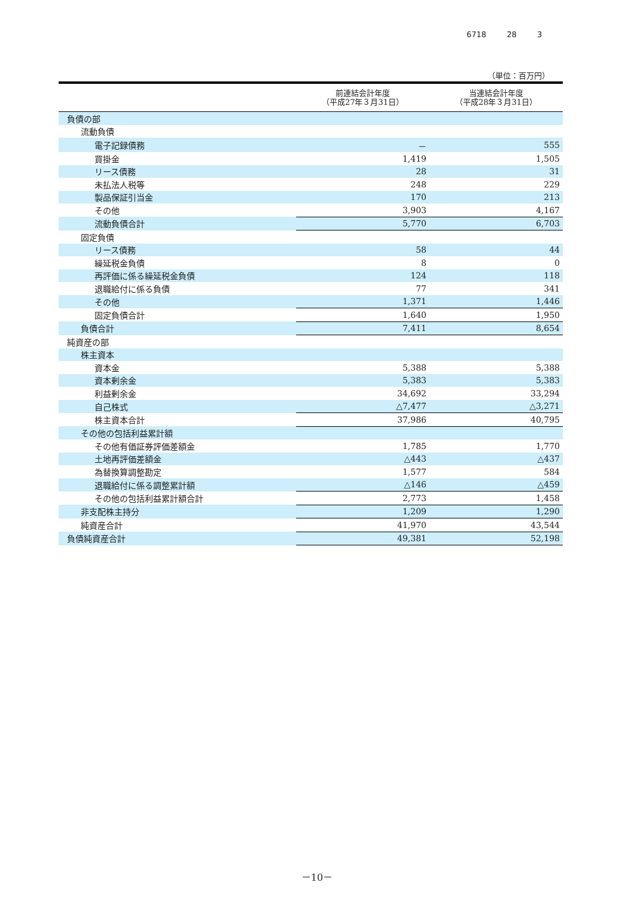6718 28 3
（単位：百万円）
| | 前連結会計年度 （平成27年３月31日） | 当連結会計年度 （平成28年３月31日） |
| --- | --- | --- |
| 負債の部 | | |
| 流動負債 | | |
| 電子記録債務 | － | 555 |
| 買掛金 | 1,419 | 1,505 |
| リース債務 | 28 | 31 |
| 未払法人税等 | 248 | 229 |
| 製品保証引当金 | 170 | 213 |
| その他 | 3,903 | 4,167 |
| 流動負債合計 | 5,770 | 6,703 |
| 固定負債 | | |
| リース債務 | 58 | 44 |
| 繰延税金負債 | 8 | 0 |
| 再評価に係る繰延税金負債 | 124 | 118 |
| 退職給付に係る負債 | 77 | 341 |
| その他 | 1,371 | 1,446 |
| 固定負債合計 | 1,640 | 1,950 |
| 負債合計 | 7,411 | 8,654 |
| 純資産の部 | | |
| 株主資本 | | |
| 資本金 | 5,388 | 5,388 |
| 資本剰余金 | 5,383 | 5,383 |
| 利益剰余金 | 34,692 | 33,294 |
| 自己株式 | △7,477 | △3,271 |
| 株主資本合計 | 37,986 | 40,795 |
| その他の包括利益累計額 | | |
| その他有価証券評価差額金 | 1,785 | 1,770 |
| 土地再評価差額金 | △443 | △437 |
| 為替換算調整勘定 | 1,577 | 584 |
| 退職給付に係る調整累計額 | △146 | △459 |
| その他の包括利益累計額合計 | 2,773 | 1,458 |
| 非支配株主持分 | 1,209 | 1,290 |
| 純資産合計 | 41,970 | 43,544 |
| 負債純資産合計 | 49,381 | 52,198 |
－10－